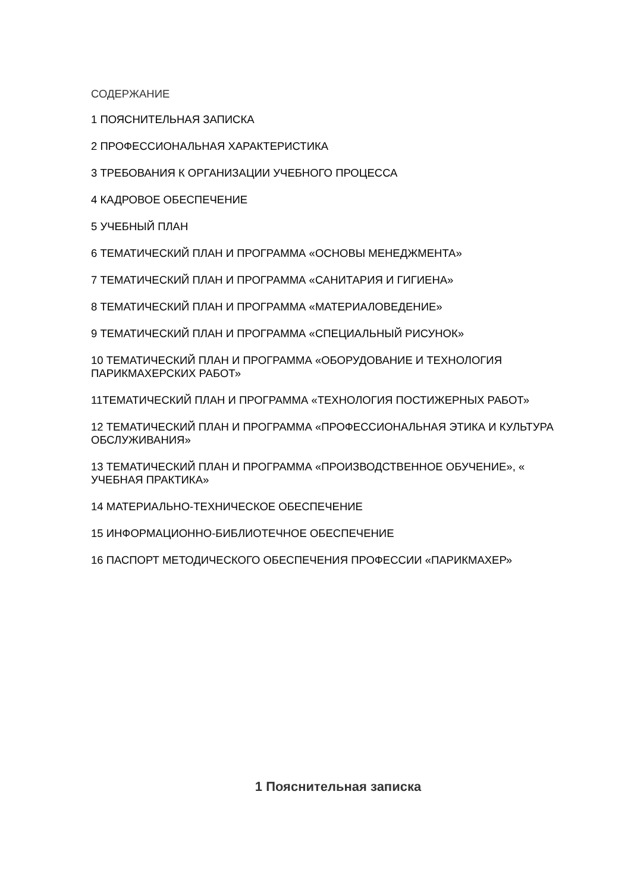СОДЕРЖАНИЕ
1 ПОЯСНИТЕЛЬНАЯ ЗАПИСКА
2 ПРОФЕССИОНАЛЬНАЯ ХАРАКТЕРИСТИКА
3 ТРЕБОВАНИЯ К ОРГАНИЗАЦИИ УЧЕБНОГО ПРОЦЕССА
4 КАДРОВОЕ ОБЕСПЕЧЕНИЕ
5 УЧЕБНЫЙ ПЛАН
6 ТЕМАТИЧЕСКИЙ ПЛАН И ПРОГРАММА «ОСНОВЫ МЕНЕДЖМЕНТА»
7 ТЕМАТИЧЕСКИЙ ПЛАН И ПРОГРАММА «САНИТАРИЯ И ГИГИЕНА»
8 ТЕМАТИЧЕСКИЙ ПЛАН И ПРОГРАММА «МАТЕРИАЛОВЕДЕНИЕ»
9 ТЕМАТИЧЕСКИЙ ПЛАН И ПРОГРАММА «СПЕЦИАЛЬНЫЙ РИСУНОК»
10 ТЕМАТИЧЕСКИЙ ПЛАН И ПРОГРАММА «ОБОРУДОВАНИЕ И ТЕХНОЛОГИЯ ПАРИКМАХЕРСКИХ РАБОТ»
11ТЕМАТИЧЕСКИЙ ПЛАН И ПРОГРАММА «ТЕХНОЛОГИЯ ПОСТИЖЕРНЫХ РАБОТ»
12 ТЕМАТИЧЕСКИЙ ПЛАН И ПРОГРАММА «ПРОФЕССИОНАЛЬНАЯ ЭТИКА И КУЛЬТУРА ОБСЛУЖИВАНИЯ»
13 ТЕМАТИЧЕСКИЙ ПЛАН И ПРОГРАММА «ПРОИЗВОДСТВЕННОЕ ОБУЧЕНИЕ», « УЧЕБНАЯ ПРАКТИКА»
14 МАТЕРИАЛЬНО-ТЕХНИЧЕСКОЕ ОБЕСПЕЧЕНИЕ
15 ИНФОРМАЦИОННО-БИБЛИОТЕЧНОЕ ОБЕСПЕЧЕНИЕ
16 ПАСПОРТ МЕТОДИЧЕСКОГО ОБЕСПЕЧЕНИЯ ПРОФЕССИИ «ПАРИКМАХЕР»
1 Пояснительная записка